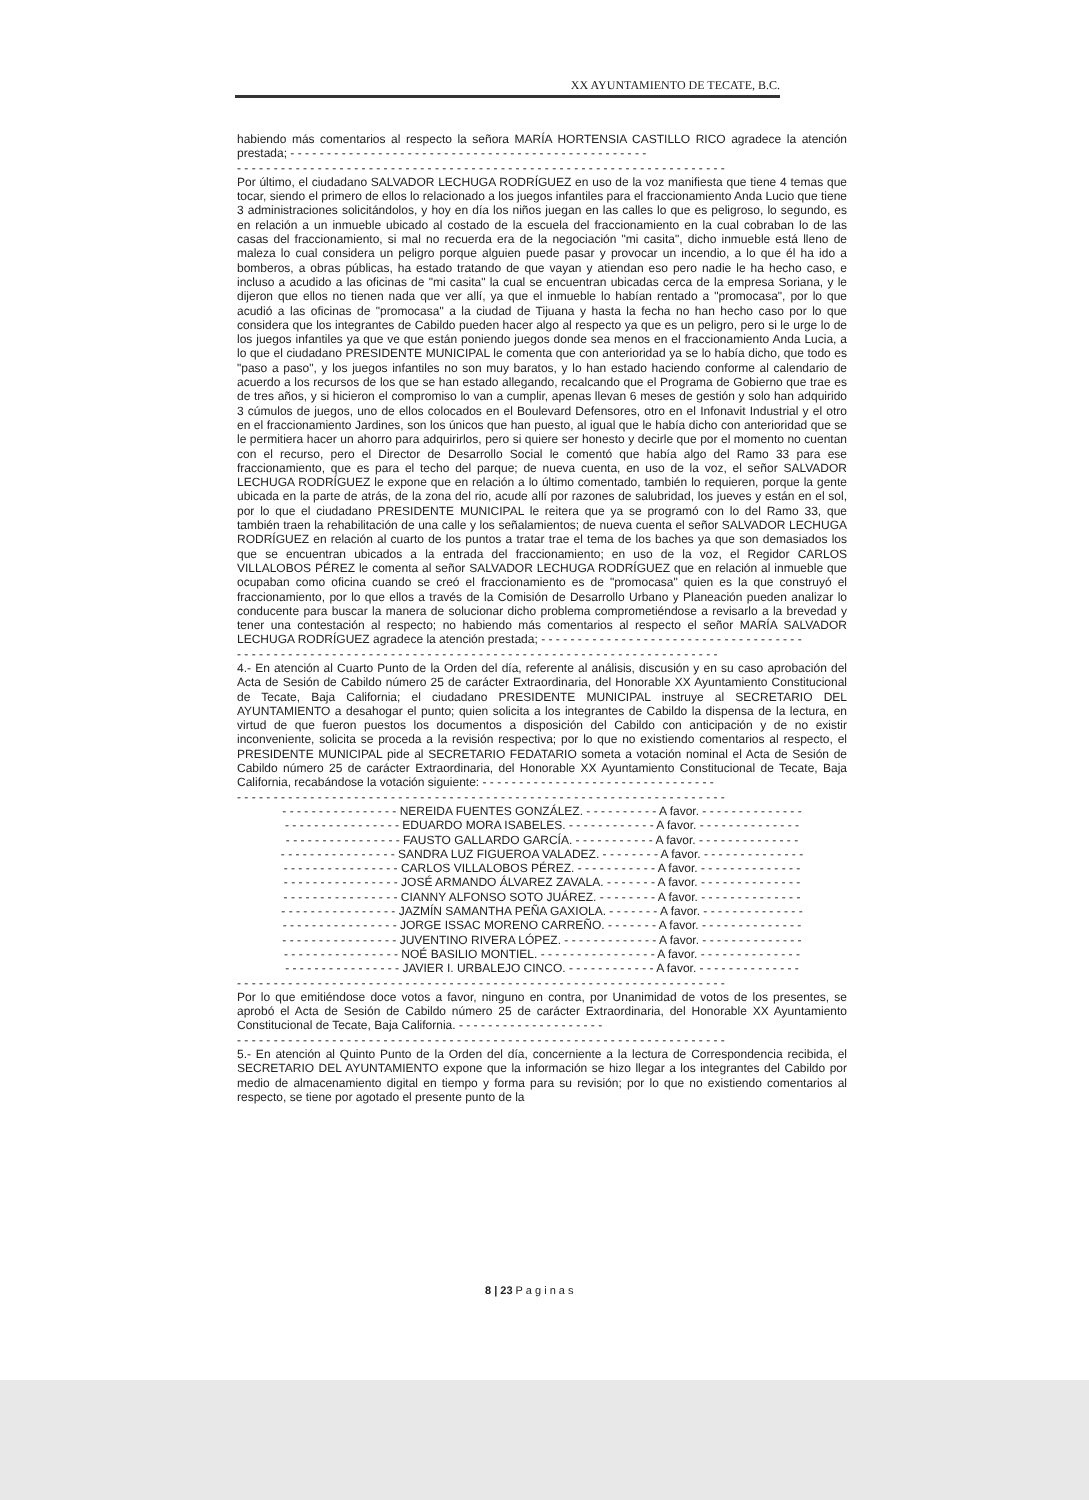XX AYUNTAMIENTO DE TECATE, B.C.
habiendo más comentarios al respecto la señora MARÍA HORTENSIA CASTILLO RICO agradece la atención prestada; - - - - - - - - - - - - - - - - - - - - - - - - - - - - - - - - - - - - - - - - - - - - - - - - -
- - - - - - - - - - - - - - - - - - - - - - - - - - - - - - - - - - - - - - - - - - - - - - - - - - - - - - - - - - - - - - - - - - -
Por último, el ciudadano SALVADOR LECHUGA RODRÍGUEZ en uso de la voz manifiesta que tiene 4 temas que tocar, siendo el primero de ellos lo relacionado a los juegos infantiles para el fraccionamiento Anda Lucio que tiene 3 administraciones solicitándolos, y hoy en día los niños juegan en las calles lo que es peligroso, lo segundo, es en relación a un inmueble ubicado al costado de la escuela del fraccionamiento en la cual cobraban lo de las casas del fraccionamiento, si mal no recuerda era de la negociación "mi casita", dicho inmueble está lleno de maleza lo cual considera un peligro porque alguien puede pasar y provocar un incendio, a lo que él ha ido a bomberos, a obras públicas, ha estado tratando de que vayan y atiendan eso pero nadie le ha hecho caso, e incluso a acudido a las oficinas de "mi casita" la cual se encuentran ubicadas cerca de la empresa Soriana, y le dijeron que ellos no tienen nada que ver allí, ya que el inmueble lo habían rentado a "promocasa", por lo que acudió a las oficinas de "promocasa" a la ciudad de Tijuana y hasta la fecha no han hecho caso por lo que considera que los integrantes de Cabildo pueden hacer algo al respecto ya que es un peligro, pero si le urge lo de los juegos infantiles ya que ve que están poniendo juegos donde sea menos en el fraccionamiento Anda Lucia, a lo que el ciudadano PRESIDENTE MUNICIPAL le comenta que con anterioridad ya se lo había dicho, que todo es "paso a paso", y los juegos infantiles no son muy baratos, y lo han estado haciendo conforme al calendario de acuerdo a los recursos de los que se han estado allegando, recalcando que el Programa de Gobierno que trae es de tres años, y si hicieron el compromiso lo van a cumplir, apenas llevan 6 meses de gestión y solo han adquirido 3 cúmulos de juegos, uno de ellos colocados en el Boulevard Defensores, otro en el Infonavit Industrial y el otro en el fraccionamiento Jardines, son los únicos que han puesto, al igual que le había dicho con anterioridad que se le permitiera hacer un ahorro para adquirirlos, pero si quiere ser honesto y decirle que por el momento no cuentan con el recurso, pero el Director de Desarrollo Social le comentó que había algo del Ramo 33 para ese fraccionamiento, que es para el techo del parque; de nueva cuenta, en uso de la voz, el señor SALVADOR LECHUGA RODRÍGUEZ le expone que en relación a lo último comentado, también lo requieren, porque la gente ubicada en la parte de atrás, de la zona del rio, acude allí por razones de salubridad, los jueves y están en el sol, por lo que el ciudadano PRESIDENTE MUNICIPAL le reitera que ya se programó con lo del Ramo 33, que también traen la rehabilitación de una calle y los señalamientos; de nueva cuenta el señor SALVADOR LECHUGA RODRÍGUEZ en relación al cuarto de los puntos a tratar trae el tema de los baches ya que son demasiados los que se encuentran ubicados a la entrada del fraccionamiento; en uso de la voz, el Regidor CARLOS VILLALOBOS PÉREZ le comenta al señor SALVADOR LECHUGA RODRÍGUEZ que en relación al inmueble que ocupaban como oficina cuando se creó el fraccionamiento es de "promocasa" quien es la que construyó el fraccionamiento, por lo que ellos a través de la Comisión de Desarrollo Urbano y Planeación pueden analizar lo conducente para buscar la manera de solucionar dicho problema comprometiéndose a revisarlo a la brevedad y tener una contestación al respecto; no habiendo más comentarios al respecto el señor MARÍA SALVADOR LECHUGA RODRÍGUEZ agradece la atención prestada; - - - - - - - - - - - - - - - - - - - - - - - - - - - - - - - - - - - -
- - - - - - - - - - - - - - - - - - - - - - - - - - - - - - - - - - - - - - - - - - - - - - - - - - - - - - - - - - - - - - - - - -
4.- En atención al Cuarto Punto de la Orden del día, referente al análisis, discusión y en su caso aprobación del Acta de Sesión de Cabildo número 25 de carácter Extraordinaria, del Honorable XX Ayuntamiento Constitucional de Tecate, Baja California; el ciudadano PRESIDENTE MUNICIPAL instruye al SECRETARIO DEL AYUNTAMIENTO a desahogar el punto; quien solicita a los integrantes de Cabildo la dispensa de la lectura, en virtud de que fueron puestos los documentos a disposición del Cabildo con anticipación y de no existir inconveniente, solicita se proceda a la revisión respectiva; por lo que no existiendo comentarios al respecto, el PRESIDENTE MUNICIPAL pide al SECRETARIO FEDATARIO someta a votación nominal el Acta de Sesión de Cabildo número 25 de carácter Extraordinaria, del Honorable XX Ayuntamiento Constitucional de Tecate, Baja California, recabándose la votación siguiente: - - - - - - - - - - - - - - - - - - - - - - - - - - - - - - - -
- - - - - - - - - - - - - - - - - - - - - - - - - - - - - - - - - - - - - - - - - - - - - - - - - - - - - - - - - - - - - - - - - - -
- - - - - - - - - - - - - - - - NEREIDA FUENTES GONZÁLEZ. - - - - - - - - - - A favor. - - - - - - - - - - - - - -
- - - - - - - - - - - - - - - - EDUARDO MORA ISABELES. - - - - - - - - - - - - A favor. - - - - - - - - - - - - - -
- - - - - - - - - - - - - - - - FAUSTO GALLARDO GARCÍA. - - - - - - - - - - - A favor. - - - - - - - - - - - - - -
- - - - - - - - - - - - - - - - SANDRA LUZ FIGUEROA VALADEZ. - - - - - - - - A favor. - - - - - - - - - - - - - -
- - - - - - - - - - - - - - - - CARLOS VILLALOBOS PÉREZ. - - - - - - - - - - - A favor. - - - - - - - - - - - - - -
- - - - - - - - - - - - - - - - JOSÉ ARMANDO ÁLVAREZ ZAVALA. - - - - - - - A favor. - - - - - - - - - - - - - -
- - - - - - - - - - - - - - - - CIANNY ALFONSO SOTO JUÁREZ. - - - - - - - - A favor. - - - - - - - - - - - - - -
- - - - - - - - - - - - - - - - JAZMÍN SAMANTHA PEÑA GAXIOLA. - - - - - - - A favor. - - - - - - - - - - - - - -
- - - - - - - - - - - - - - - - JORGE ISSAC MORENO CARREÑO. - - - - - - - A favor. - - - - - - - - - - - - - -
- - - - - - - - - - - - - - - - JUVENTINO RIVERA LÓPEZ. - - - - - - - - - - - - - A favor. - - - - - - - - - - - - - -
- - - - - - - - - - - - - - - - NOÉ BASILIO MONTIEL. - - - - - - - - - - - - - - - - A favor. - - - - - - - - - - - - - -
- - - - - - - - - - - - - - - - JAVIER I. URBALEJO CINCO. - - - - - - - - - - - - A favor. - - - - - - - - - - - - - -
- - - - - - - - - - - - - - - - - - - - - - - - - - - - - - - - - - - - - - - - - - - - - - - - - - - - - - - - - - - - - - - - - - -
Por lo que emitiéndose doce votos a favor, ninguno en contra, por Unanimidad de votos de los presentes, se aprobó el Acta de Sesión de Cabildo número 25 de carácter Extraordinaria, del Honorable XX Ayuntamiento Constitucional de Tecate, Baja California. - - - - - - - - - - - - - - - - - - - -
- - - - - - - - - - - - - - - - - - - - - - - - - - - - - - - - - - - - - - - - - - - - - - - - - - - - - - - - - - - - - - - - - - -
5.- En atención al Quinto Punto de la Orden del día, concerniente a la lectura de Correspondencia recibida, el SECRETARIO DEL AYUNTAMIENTO expone que la información se hizo llegar a los integrantes del Cabildo por medio de almacenamiento digital en tiempo y forma para su revisión; por lo que no existiendo comentarios al respecto, se tiene por agotado el presente punto de la
8 | 23 P a g i n a s